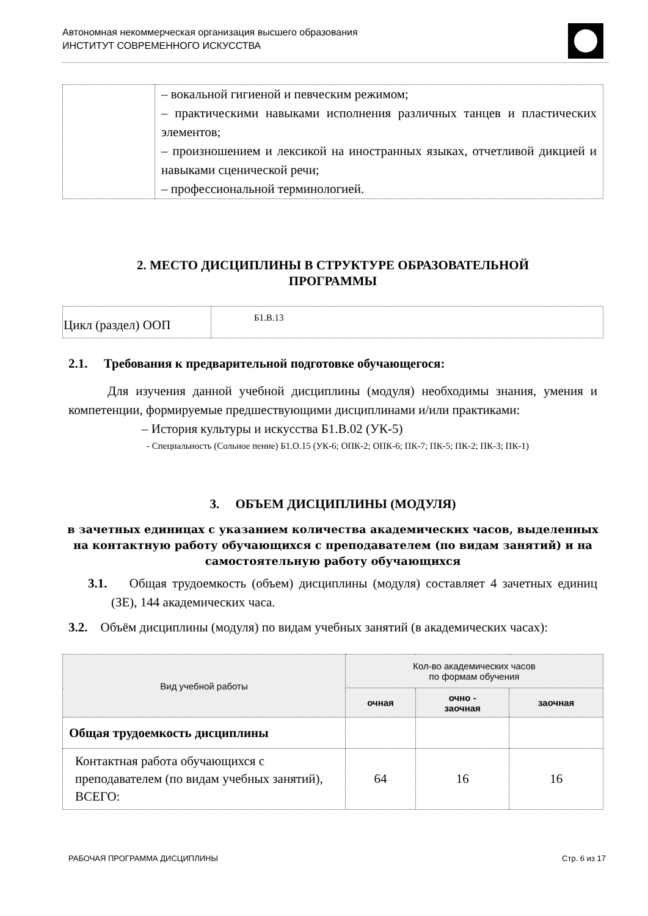Автономная некоммерческая организация высшего образования
ИНСТИТУТ СОВРЕМЕННОГО ИСКУССТВА
| | – вокальной гигиеной и певческим режимом; – практическими навыками исполнения различных танцев и пластических элементов; – произношением и лексикой на иностранных языках, отчетливой дикцией и навыками сценической речи; – профессиональной терминологией. |
2. МЕСТО ДИСЦИПЛИНЫ В СТРУКТУРЕ ОБРАЗОВАТЕЛЬНОЙ
ПРОГРАММЫ
| Цикл (раздел) ООП | Б1.В.13 |
2.1. Требования к предварительной подготовке обучающегося:
Для изучения данной учебной дисциплины (модуля) необходимы знания, умения и компетенции, формируемые предшествующими дисциплинами и/или практиками:
– История культуры и искусства Б1.В.02 (УК-5)
- Специальность (Сольное пение) Б1.О.15 (УК-6; ОПК-2; ОПК-6; ПК-7; ПК-5; ПК-2; ПК-3; ПК-1)
3. ОБЪЕМ ДИСЦИПЛИНЫ (МОДУЛЯ)
в зачетных единицах с указанием количества академических часов, выделенных на контактную работу обучающихся с преподавателем (по видам занятий) и на самостоятельную работу обучающихся
3.1. Общая трудоемкость (объем) дисциплины (модуля) составляет 4 зачетных единиц (ЗЕ), 144 академических часа.
3.2. Объём дисциплины (модуля) по видам учебных занятий (в академических часах):
| Вид учебной работы | Кол-во академических часов по формам обучения | | |
| --- | --- | --- | --- |
| | очная | очно - заочная | заочная |
| Общая трудоемкость дисциплины | | | |
| Контактная работа обучающихся с преподавателем (по видам учебных занятий), ВСЕГО: | 64 | 16 | 16 |
РАБОЧАЯ ПРОГРАММА ДИСЦИПЛИНЫ Стр. 6 из 17